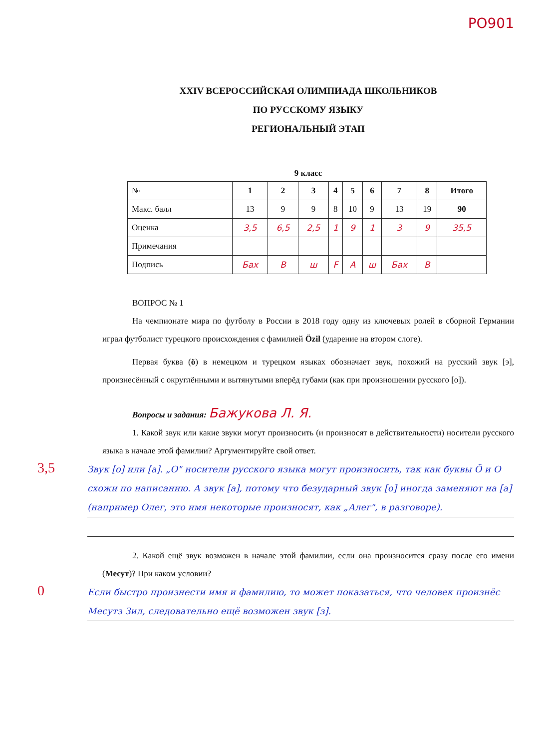PO901
XXIV ВСЕРОССИЙСКАЯ ОЛИМПИАДА ШКОЛЬНИКОВ
ПО РУССКОМУ ЯЗЫКУ
РЕГИОНАЛЬНЫЙ ЭТАП
9 класс
| № | 1 | 2 | 3 | 4 | 5 | 6 | 7 | 8 | Итого |
| Макс. балл | 13 | 9 | 9 | 8 | 10 | 9 | 13 | 19 | 90 |
| Оценка | 3,5 | 6,5 | 2,5 | 1 | 9 | 1 | 3 | 9 | 35,5 |
| Примечания | | | | | | | | | |
| Подпись | Бах | B | ш | F | A | ш | Бах | B | |
ВОПРОС № 1
На чемпионате мира по футболу в России в 2018 году одну из ключевых ролей в сборной Германии играл футболист турецкого происхождения с фамилией Özil (ударение на втором слоге).
Первая буква (ö) в немецком и турецком языках обозначает звук, похожий на русский звук [э], произнесённый с округлёнными и вытянутыми вперёд губами (как при произношении русского [о]).
Вопросы и задания: Бажукова Л. Я.
1. Какой звук или какие звуки могут произносить (и произносят в действительности) носители русского языка в начале этой фамилии? Аргументируйте свой ответ.
3,5
Звук [о] или [а]. „О" носители русского языка могут произносить, так как буквы Ö и О схожи по написанию. А звук [а], потому что безударный звук [о] иногда заменяют на [а] (например Олег, это имя некоторые произносят, как „Алег", в разговоре).
2. Какой ещё звук возможен в начале этой фамилии, если она произносится сразу после его имени (Месут)? При каком условии?
0
Если быстро произнести имя и фамилию, то может показаться, что человек произнёс Месутз Зил, следовательно ещё возможен звук [з].